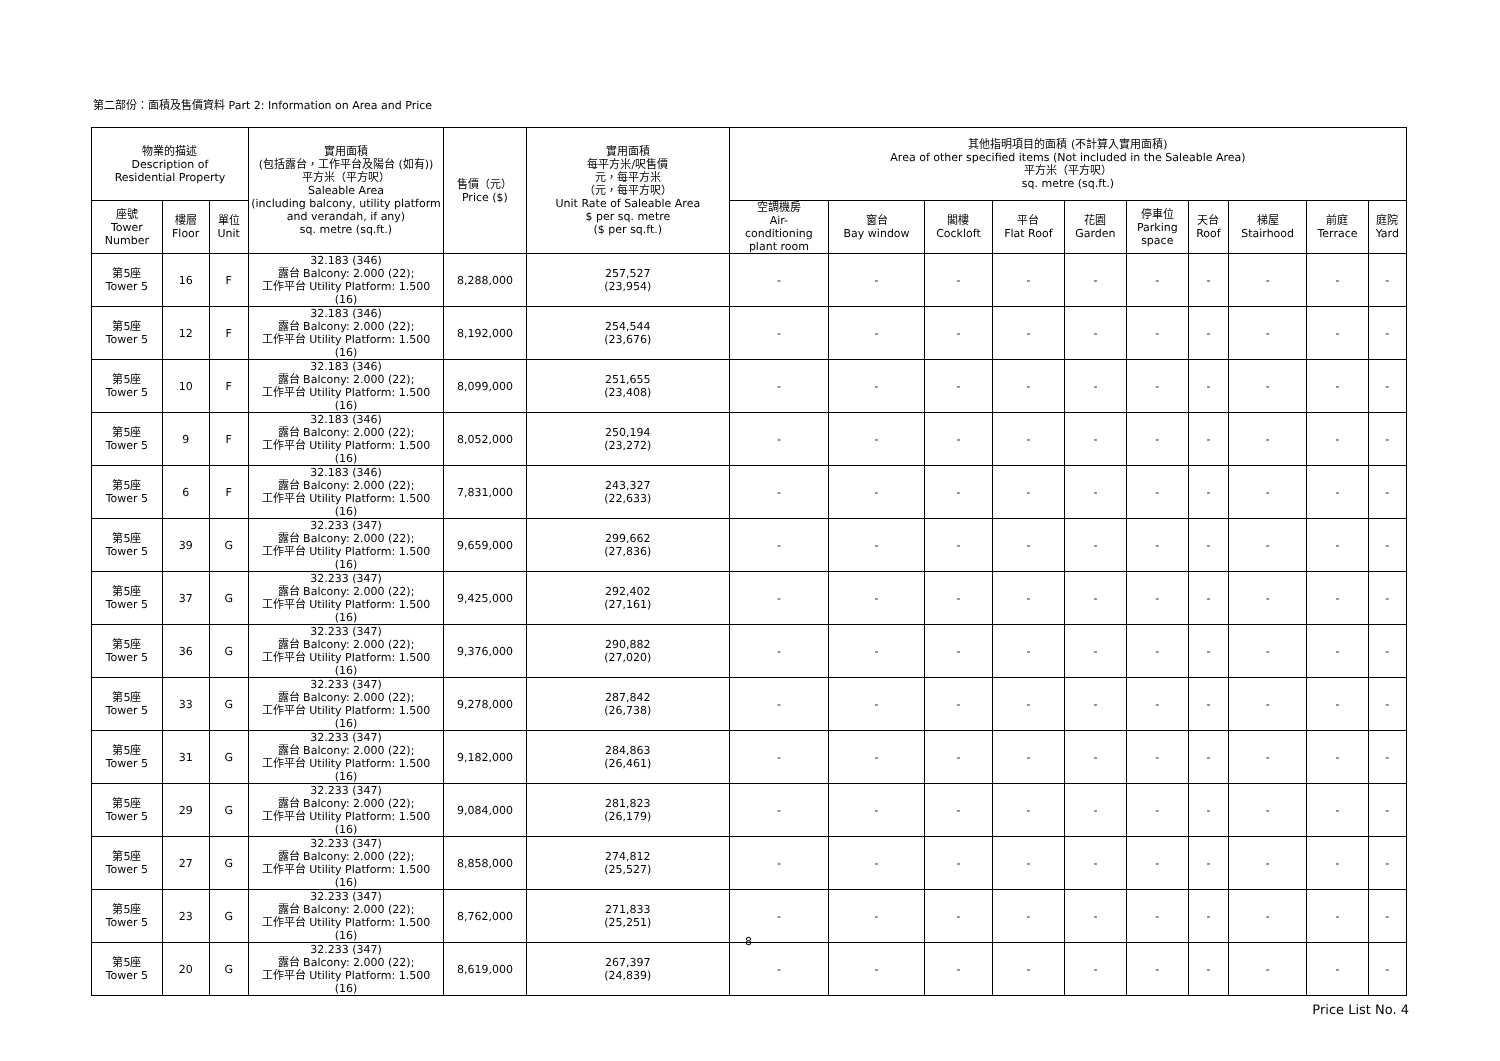第二部份：面積及售價資料 Part 2: Information on Area and Price
| 物業的描述 Description of Residential Property | | | 實用面積 (包括露台，工作平台及陽台 (如有)) 平方米（平方呎） Saleable Area (including balcony, utility platform and verandah, if any) sq. metre (sq.ft.) | 售價（元） Price ($) | 實用面積 每平方米/呎售價 元，每平方米 （元，每平方呎） Unit Rate of Saleable Area $ per sq. metre ($ per sq.ft.) | 其他指明項目的面積 (不計算入實用面積) Area of other specified items (Not included in the Saleable Area) 平方米（平方呎） sq. metre (sq.ft.) | | | | | | | | | |
| --- | --- | --- | --- | --- | --- | --- | --- | --- | --- | --- | --- | --- | --- | --- | --- |
| 座號 Tower Number | 樓層 Floor | 單位 Unit | | | | 空調機房 Air- conditioning plant room | 窗台 Bay window | 閣樓 Cockloft | 平台 Flat Roof | 花園 Garden | 停車位 Parking space | 天台 Roof | 梯屋 Stairhood | 前庭 Terrace | 庭院 Yard |
| 第5座 Tower 5 | 16 | F | 32.183 (346) 露台 Balcony: 2.000 (22); 工作平台 Utility Platform: 1.500 (16) | 8,288,000 | 257,527 (23,954) | - | - | - | - | - | - | - | - | - | - |
| 第5座 Tower 5 | 12 | F | 32.183 (346) 露台 Balcony: 2.000 (22); 工作平台 Utility Platform: 1.500 (16) | 8,192,000 | 254,544 (23,676) | - | - | - | - | - | - | - | - | - | - |
| 第5座 Tower 5 | 10 | F | 32.183 (346) 露台 Balcony: 2.000 (22); 工作平台 Utility Platform: 1.500 (16) | 8,099,000 | 251,655 (23,408) | - | - | - | - | - | - | - | - | - | - |
| 第5座 Tower 5 | 9 | F | 32.183 (346) 露台 Balcony: 2.000 (22); 工作平台 Utility Platform: 1.500 (16) | 8,052,000 | 250,194 (23,272) | - | - | - | - | - | - | - | - | - | - |
| 第5座 Tower 5 | 6 | F | 32.183 (346) 露台 Balcony: 2.000 (22); 工作平台 Utility Platform: 1.500 (16) | 7,831,000 | 243,327 (22,633) | - | - | - | - | - | - | - | - | - | - |
| 第5座 Tower 5 | 39 | G | 32.233 (347) 露台 Balcony: 2.000 (22); 工作平台 Utility Platform: 1.500 (16) | 9,659,000 | 299,662 (27,836) | - | - | - | - | - | - | - | - | - | - |
| 第5座 Tower 5 | 37 | G | 32.233 (347) 露台 Balcony: 2.000 (22); 工作平台 Utility Platform: 1.500 (16) | 9,425,000 | 292,402 (27,161) | - | - | - | - | - | - | - | - | - | - |
| 第5座 Tower 5 | 36 | G | 32.233 (347) 露台 Balcony: 2.000 (22); 工作平台 Utility Platform: 1.500 (16) | 9,376,000 | 290,882 (27,020) | - | - | - | - | - | - | - | - | - | - |
| 第5座 Tower 5 | 33 | G | 32.233 (347) 露台 Balcony: 2.000 (22); 工作平台 Utility Platform: 1.500 (16) | 9,278,000 | 287,842 (26,738) | - | - | - | - | - | - | - | - | - | - |
| 第5座 Tower 5 | 31 | G | 32.233 (347) 露台 Balcony: 2.000 (22); 工作平台 Utility Platform: 1.500 (16) | 9,182,000 | 284,863 (26,461) | - | - | - | - | - | - | - | - | - | - |
| 第5座 Tower 5 | 29 | G | 32.233 (347) 露台 Balcony: 2.000 (22); 工作平台 Utility Platform: 1.500 (16) | 9,084,000 | 281,823 (26,179) | - | - | - | - | - | - | - | - | - | - |
| 第5座 Tower 5 | 27 | G | 32.233 (347) 露台 Balcony: 2.000 (22); 工作平台 Utility Platform: 1.500 (16) | 8,858,000 | 274,812 (25,527) | - | - | - | - | - | - | - | - | - | - |
| 第5座 Tower 5 | 23 | G | 32.233 (347) 露台 Balcony: 2.000 (22); 工作平台 Utility Platform: 1.500 (16) | 8,762,000 | 271,833 (25,251) | - | - | - | - | - | - | - | - | - | - |
| 第5座 Tower 5 | 20 | G | 32.233 (347) 露台 Balcony: 2.000 (22); 工作平台 Utility Platform: 1.500 (16) | 8,619,000 | 267,397 (24,839) | - | - | - | - | - | - | - | - | - | - |
8
Price List No. 4